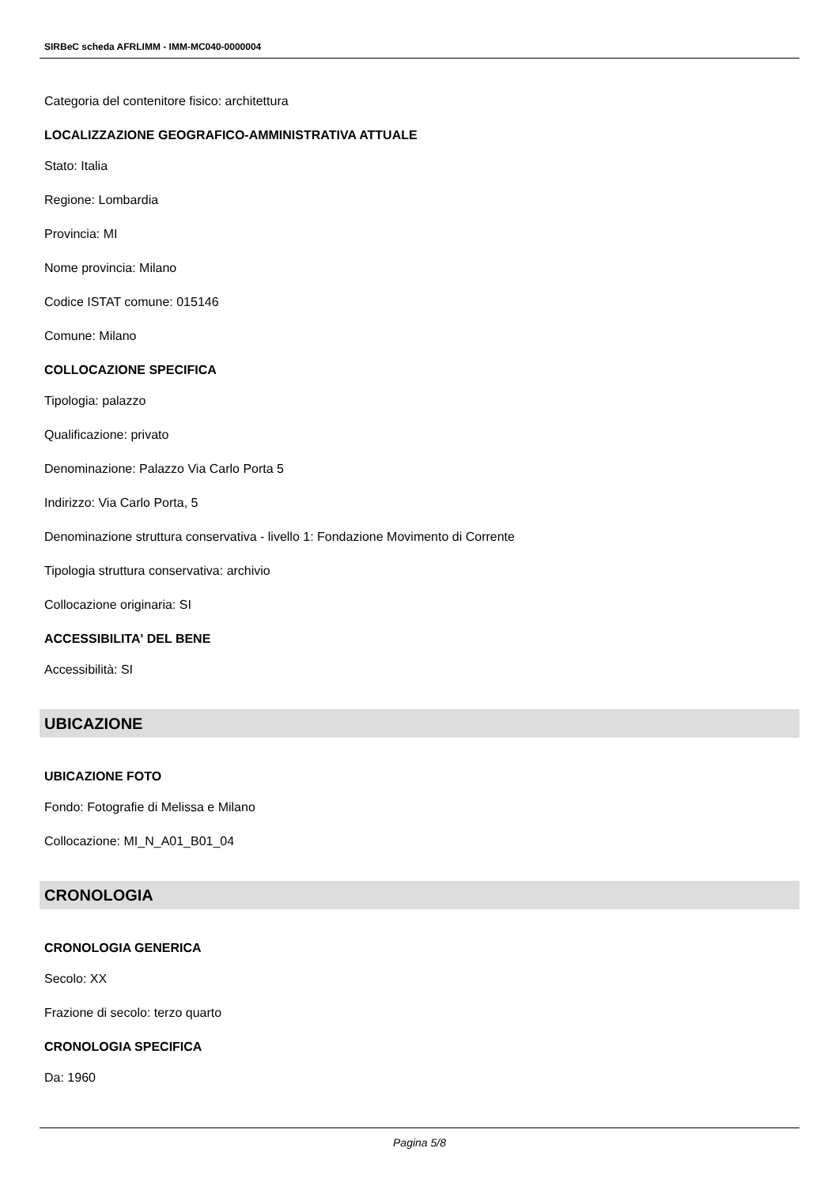SIRBeC scheda AFRLIMM - IMM-MC040-0000004
Categoria del contenitore fisico: architettura
LOCALIZZAZIONE GEOGRAFICO-AMMINISTRATIVA ATTUALE
Stato: Italia
Regione: Lombardia
Provincia: MI
Nome provincia: Milano
Codice ISTAT comune: 015146
Comune: Milano
COLLOCAZIONE SPECIFICA
Tipologia: palazzo
Qualificazione: privato
Denominazione: Palazzo Via Carlo Porta 5
Indirizzo: Via Carlo Porta, 5
Denominazione struttura conservativa - livello 1: Fondazione Movimento di Corrente
Tipologia struttura conservativa: archivio
Collocazione originaria: SI
ACCESSIBILITA' DEL BENE
Accessibilità: SI
UBICAZIONE
UBICAZIONE FOTO
Fondo: Fotografie di Melissa e Milano
Collocazione: MI_N_A01_B01_04
CRONOLOGIA
CRONOLOGIA GENERICA
Secolo: XX
Frazione di secolo: terzo quarto
CRONOLOGIA SPECIFICA
Da: 1960
Pagina 5/8